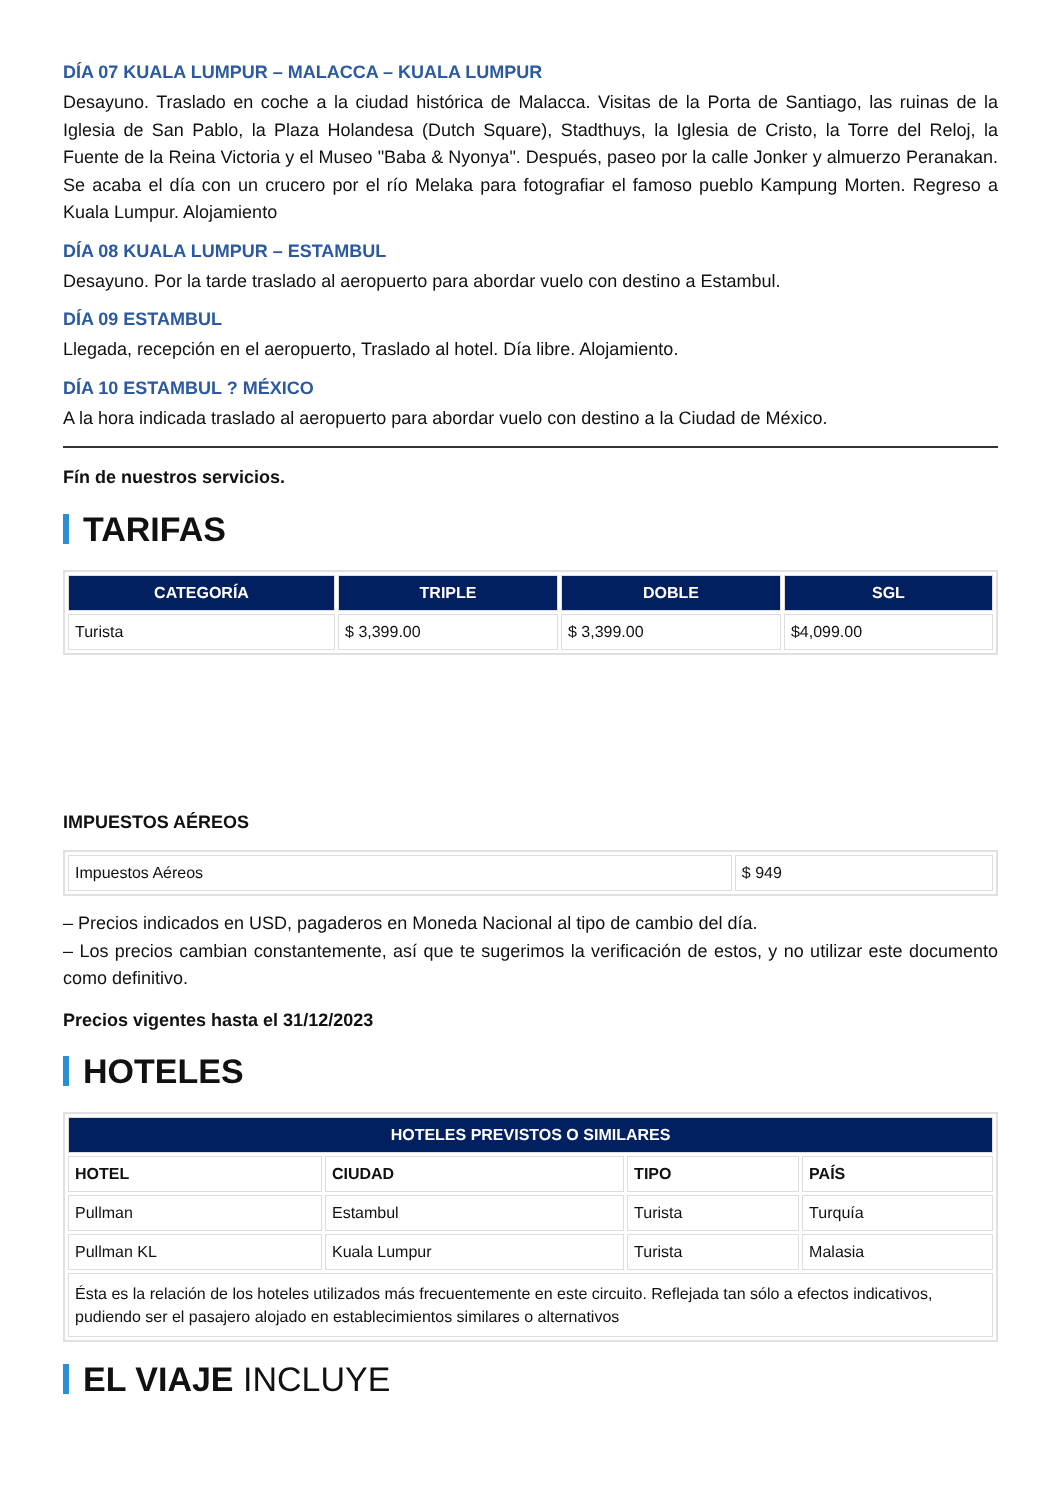DÍA 07 KUALA LUMPUR – MALACCA – KUALA LUMPUR
Desayuno. Traslado en coche a la ciudad histórica de Malacca. Visitas de la Porta de Santiago, las ruinas de la Iglesia de San Pablo, la Plaza Holandesa (Dutch Square), Stadthuys, la Iglesia de Cristo, la Torre del Reloj, la Fuente de la Reina Victoria y el Museo "Baba & Nyonya". Después, paseo por la calle Jonker y almuerzo Peranakan. Se acaba el día con un crucero por el río Melaka para fotografiar el famoso pueblo Kampung Morten. Regreso a Kuala Lumpur. Alojamiento
DÍA 08 KUALA LUMPUR – ESTAMBUL
Desayuno. Por la tarde traslado al aeropuerto para abordar vuelo con destino a Estambul.
DÍA 09 ESTAMBUL
Llegada, recepción en el aeropuerto, Traslado al hotel. Día libre. Alojamiento.
DÍA 10 ESTAMBUL ? MÉXICO
A la hora indicada traslado al aeropuerto para abordar vuelo con destino a la Ciudad de México.
Fín de nuestros servicios.
TARIFAS
| CATEGORÍA | TRIPLE | DOBLE | SGL |
| --- | --- | --- | --- |
| Turista | $ 3,399.00 | $ 3,399.00 | $4,099.00 |
IMPUESTOS AÉREOS
| Impuestos Aéreos | $ 949 |
– Precios indicados en USD, pagaderos en Moneda Nacional al tipo de cambio del día.
– Los precios cambian constantemente, así que te sugerimos la verificación de estos, y no utilizar este documento como definitivo.
Precios vigentes hasta el 31/12/2023
HOTELES
| HOTELES PREVISTOS O SIMILARES | | | |
| --- | --- | --- | --- |
| HOTEL | CIUDAD | TIPO | PAÍS |
| Pullman | Estambul | Turista | Turquía |
| Pullman KL | Kuala Lumpur | Turista | Malasia |
| Ésta es la relación de los hoteles utilizados más frecuentemente en este circuito. Reflejada tan sólo a efectos indicativos, pudiendo ser el pasajero alojado en establecimientos similares o alternativos | | | |
EL VIAJE INCLUYE